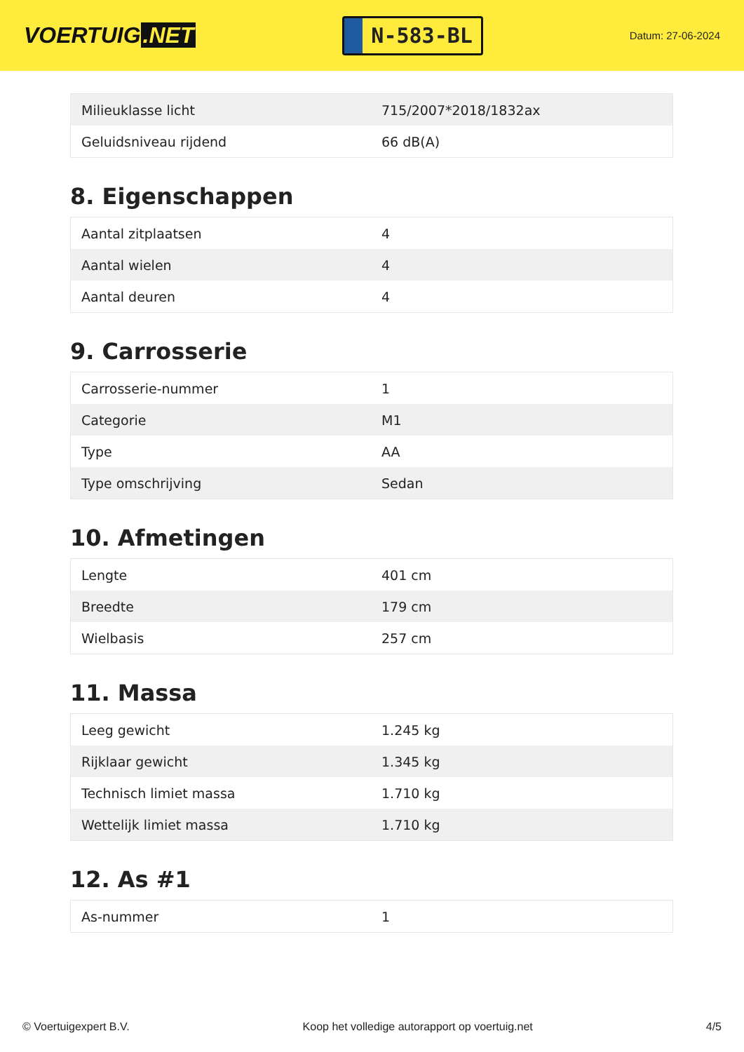VOERTUIG.NET
N-583-BL
Datum: 27-06-2024
| Milieuklasse licht | 715/2007*2018/1832ax |
| Geluidsniveau rijdend | 66 dB(A) |
8. Eigenschappen
| Aantal zitplaatsen | 4 |
| Aantal wielen | 4 |
| Aantal deuren | 4 |
9. Carrosserie
| Carrosserie-nummer | 1 |
| Categorie | M1 |
| Type | AA |
| Type omschrijving | Sedan |
10. Afmetingen
| Lengte | 401 cm |
| Breedte | 179 cm |
| Wielbasis | 257 cm |
11. Massa
| Leeg gewicht | 1.245 kg |
| Rijklaar gewicht | 1.345 kg |
| Technisch limiet massa | 1.710 kg |
| Wettelijk limiet massa | 1.710 kg |
12. As #1
| As-nummer | 1 |
© Voertuigexpert B.V. Koop het volledige autorapport op voertuig.net 4/5